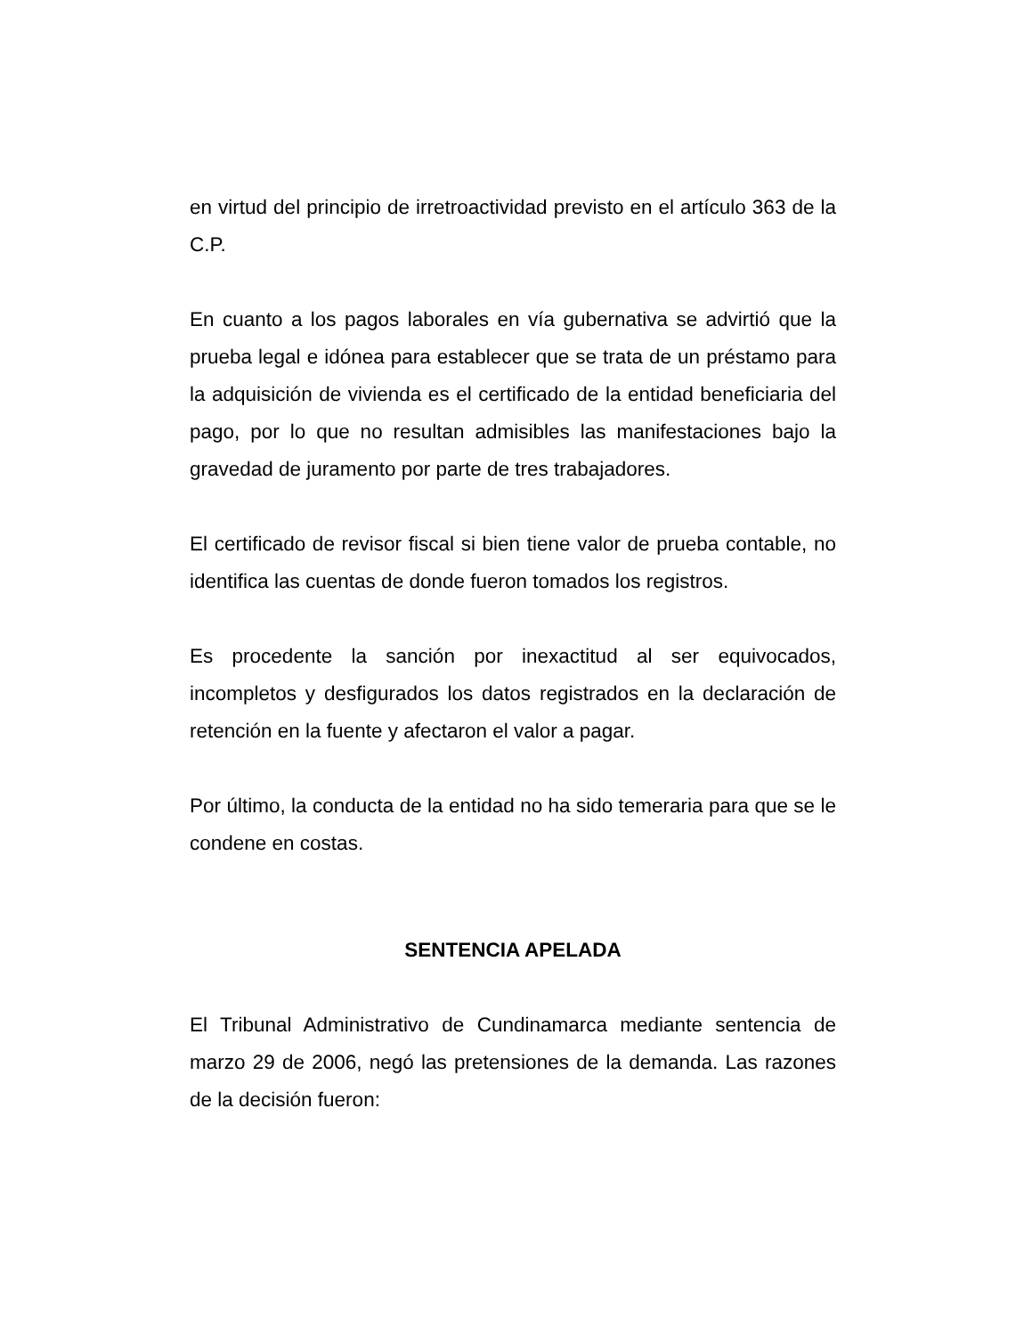en virtud del principio de irretroactividad previsto en el artículo 363 de la C.P.
En cuanto a los pagos laborales en vía gubernativa se advirtió que la prueba legal e idónea para establecer que se trata de un préstamo para la adquisición de vivienda es el certificado de la entidad beneficiaria del pago, por lo que no resultan admisibles las manifestaciones bajo la gravedad de juramento por parte de tres trabajadores.
El certificado de revisor fiscal si bien tiene valor de prueba contable, no identifica las cuentas de donde fueron tomados los registros.
Es procedente la sanción por inexactitud al ser equivocados, incompletos y desfigurados los datos registrados en la declaración de retención en la fuente y afectaron el valor a pagar.
Por último, la conducta de la entidad no ha sido temeraria para que se le condene en costas.
SENTENCIA APELADA
El Tribunal Administrativo de Cundinamarca mediante sentencia de marzo 29 de 2006, negó las pretensiones de la demanda. Las razones de la decisión fueron: